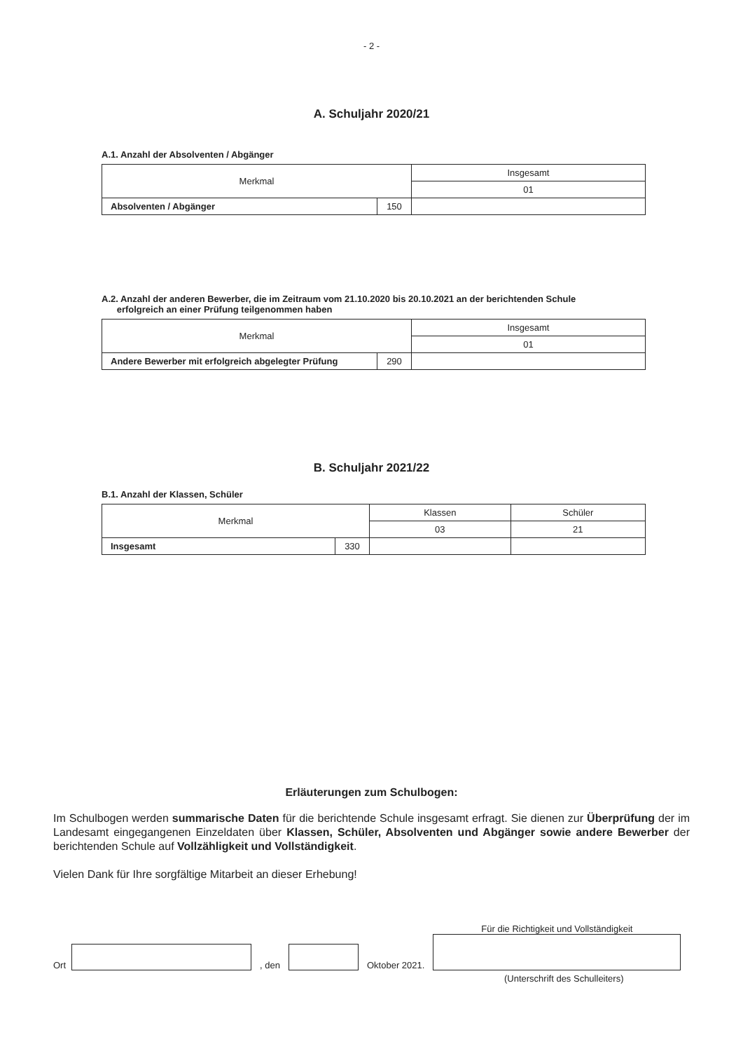- 2 -
A. Schuljahr 2020/21
A.1. Anzahl der Absolventen / Abgänger
| Merkmal | | Insgesamt |
| | | 01 |
| Absolventen / Abgänger | 150 | |
A.2. Anzahl der anderen Bewerber, die im Zeitraum vom 21.10.2020 bis 20.10.2021 an der berichtenden Schule
erfolgreich an einer Prüfung teilgenommen haben
| Merkmal | | Insgesamt |
| | | 01 |
| Andere Bewerber mit erfolgreich abgelegter Prüfung | 290 | |
B. Schuljahr 2021/22
B.1. Anzahl der Klassen, Schüler
| Merkmal | | Klassen | Schüler |
| | | 03 | 21 |
| Insgesamt | 330 | | |
Erläuterungen zum Schulbogen:
Im Schulbogen werden summarische Daten für die berichtende Schule insgesamt erfragt. Sie dienen zur Überprüfung der im Landesamt eingegangenen Einzeldaten über Klassen, Schüler, Absolventen und Abgänger sowie andere Bewerber der berichtenden Schule auf Vollzähligkeit und Vollständigkeit.
Vielen Dank für Ihre sorgfältige Mitarbeit an dieser Erhebung!
Ort , den Oktober 2021.
Für die Richtigkeit und Vollständigkeit
(Unterschrift des Schulleiters)